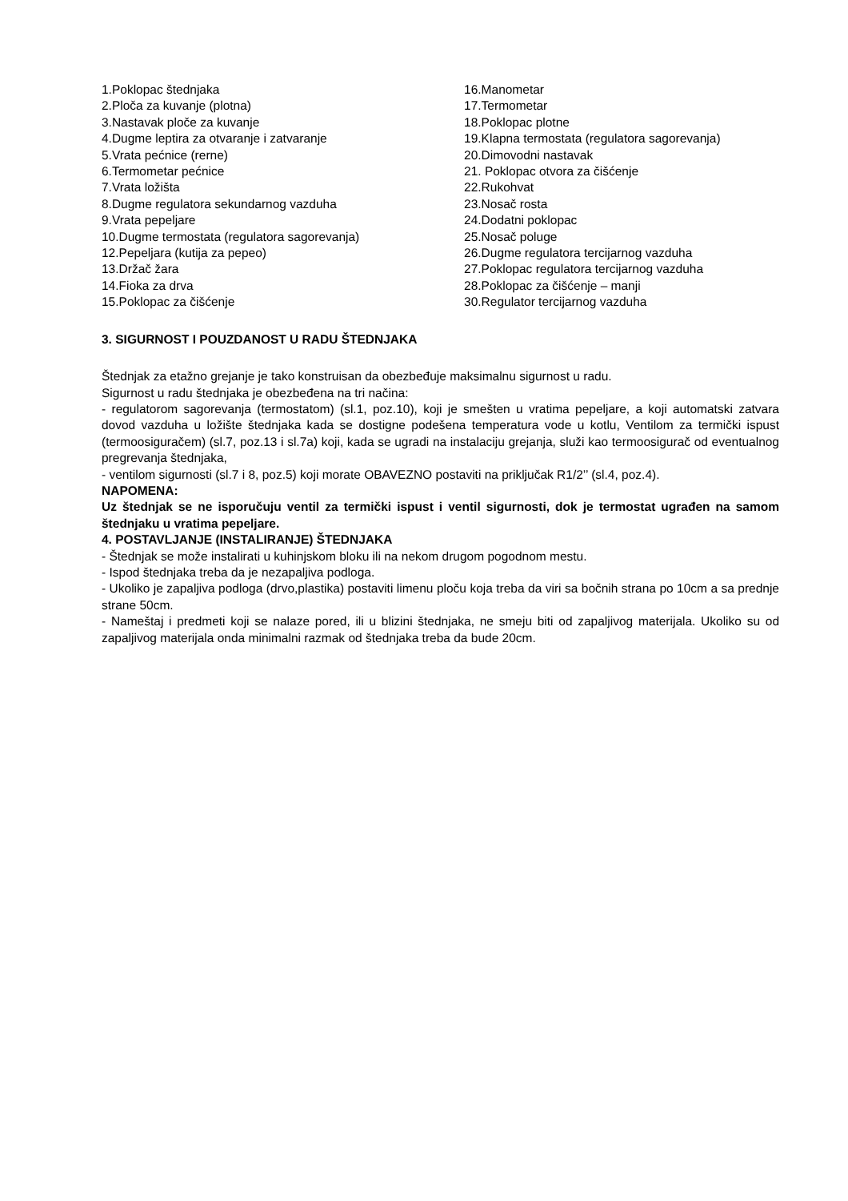1.Poklopac štednjaka
2.Ploča za kuvanje (plotna)
3.Nastavak ploče za kuvanje
4.Dugme leptira za otvaranje i zatvaranje
5.Vrata pećnice (rerne)
6.Termometar pećnice
7.Vrata ložišta
8.Dugme regulatora sekundarnog vazduha
9.Vrata pepeljare
10.Dugme termostata (regulatora sagorevanja)
12.Pepeljara (kutija za pepeo)
13.Držač žara
14.Fioka za drva
15.Poklopac za čišćenje
16.Manometar
17.Termometar
18.Poklopac plotne
19.Klapna termostata (regulatora sagorevanja)
20.Dimovodni nastavak
21. Poklopac otvora za čišćenje
22.Rukohvat
23.Nosač rosta
24.Dodatni poklopac
25.Nosač poluge
26.Dugme regulatora tercijarnog vazduha
27.Poklopac regulatora tercijarnog vazduha
28.Poklopac za čišćenje – manji
30.Regulator tercijarnog vazduha
3. SIGURNOST I POUZDANOST U RADU ŠTEDNJAKA
Štednjak za etažno grejanje je tako konstruisan da obezbeđuje maksimalnu sigurnost u radu.
Sigurnost u radu štednjaka je obezbeđena na tri načina:
- regulatorom sagorevanja (termostatom) (sl.1, poz.10), koji je smešten u vratima pepeljare, a koji automatski zatvara dovod vazduha u ložište štednjaka kada se dostigne podešena temperatura vode u kotlu, Ventilom za termički ispust (termoosiguračem) (sl.7, poz.13 i sl.7a) koji, kada se ugradi na instalaciju grejanja, služi kao termoosigurač od eventualnog pregrevanja štednjaka,
- ventilom sigurnosti (sl.7 i 8, poz.5) koji morate OBAVEZNO postaviti na priključak R1/2’’ (sl.4, poz.4).
NAPOMENA:
Uz štednjak se ne isporučuju ventil za termički ispust i ventil sigurnosti, dok je termostat ugrađen na samom štednjaku u vratima pepeljare.
4. POSTAVLJANJE (INSTALIRANJE) ŠTEDNJAKA
- Štednjak se može instalirati u kuhinjskom bloku ili na nekom drugom pogodnom mestu.
- Ispod štednjaka treba da je nezapaljiva podloga.
- Ukoliko je zapaljiva podloga (drvo,plastika) postaviti limenu ploču koja treba da viri sa bočnih strana po 10cm a sa prednje strane 50cm.
- Nameštaj i predmeti koji se nalaze pored, ili u blizini štednjaka, ne smeju biti od zapaljivog materijala. Ukoliko su od zapaljivog materijala onda minimalni razmak od štednjaka treba da bude 20cm.